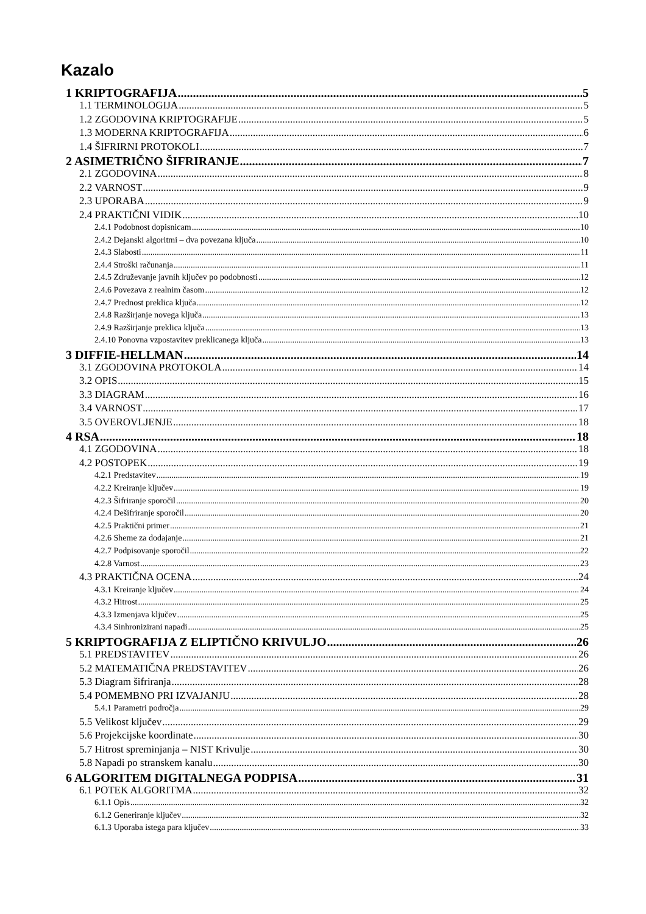Kazalo
1 KRIPTOGRAFIJA 5
1.1 TERMINOLOGIJA 5
1.2 ZGODOVINA KRIPTOGRAFIJE 5
1.3 MODERNA KRIPTOGRAFIJA 6
1.4 ŠIFRIRNI PROTOKOLI 7
2 ASIMETRIČNO ŠIFRIRANJE 7
2.1 ZGODOVINA 8
2.2 VARNOST 9
2.3 UPORABA 9
2.4 PRAKTIČNI VIDIK 10
2.4.1 Podobnost dopisnicam 10
2.4.2 Dejanski algoritmi – dva povezana ključa 10
2.4.3 Slabosti 11
2.4.4 Stroški računanja 11
2.4.5 Združevanje javnih ključev po podobnosti 12
2.4.6 Povezava z realnim časom 12
2.4.7 Prednost preklica ključa 12
2.4.8 Razširjanje novega ključa 13
2.4.9 Razširjanje preklica ključa 13
2.4.10 Ponovna vzpostavitev preklicanega ključa 13
3 DIFFIE-HELLMAN 14
3.1 ZGODOVINA PROTOKOLA 14
3.2 OPIS 15
3.3 DIAGRAM 16
3.4 VARNOST 17
3.5 OVEROVLJENJE 18
4 RSA 18
4.1 ZGODOVINA 18
4.2 POSTOPEK 19
4.2.1 Predstavitev 19
4.2.2 Kreiranje ključev 19
4.2.3 Šifriranje sporočil 20
4.2.4 Dešifriranje sporočil 20
4.2.5 Praktični primer 21
4.2.6 Sheme za dodajanje 21
4.2.7 Podpisovanje sporočil 22
4.2.8 Varnost 23
4.3 PRAKTIČNA OCENA 24
4.3.1 Kreiranje ključev 24
4.3.2 Hitrost 25
4.3.3 Izmenjava ključev 25
4.3.4 Sinhronizirani napadi 25
5 KRIPTOGRAFIJA Z ELIPTIČNO KRIVULJO 26
5.1 PREDSTAVITEV 26
5.2 MATEMATIČNA PREDSTAVITEV 26
5.3 Diagram šifriranja 28
5.4 POMEMBNO PRI IZVAJANJU 28
5.4.1 Parametri področja 29
5.5 Velikost ključev 29
5.6 Projekcijske koordinate 30
5.7 Hitrost spreminjanja – NIST Krivulje 30
5.8 Napadi po stranskem kanalu 30
6 ALGORITEM DIGITALNEGA PODPISA 31
6.1 POTEK ALGORITMA 32
6.1.1 Opis 32
6.1.2 Generiranje ključev 32
6.1.3 Uporaba istega para ključev 33